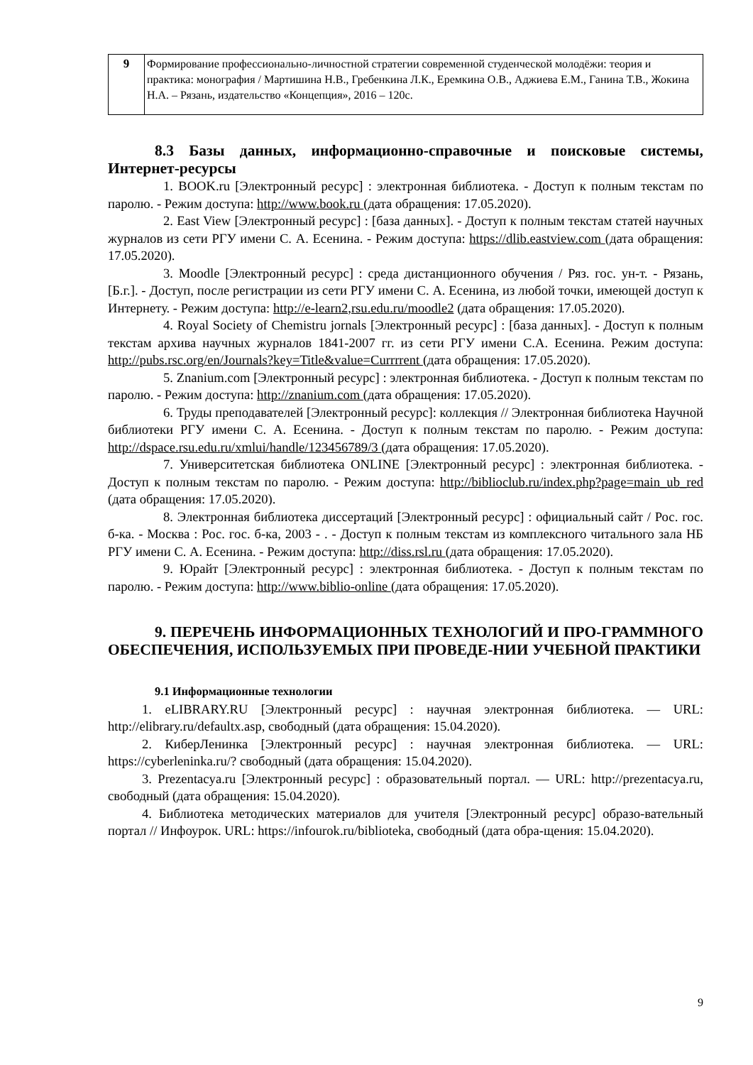| 9 | Формирование профессионально-личностной стратегии современной студенческой молодёжи: теория и практика: монография / Мартишина Н.В., Гребенкина Л.К., Еремкина О.В., Аджиева Е.М., Ганина Т.В., Жокина Н.А. – Рязань, издательство «Концепция», 2016 – 120с. |
8.3 Базы данных, информационно-справочные и поисковые системы, Интернет-ресурсы
1. BOOK.ru [Электронный ресурс] : электронная библиотека. - Доступ к полным текстам по паролю. - Режим доступа: http://www.book.ru (дата обращения: 17.05.2020).
2. East View [Электронный ресурс] : [база данных]. - Доступ к полным текстам статей научных журналов из сети РГУ имени С. А. Есенина. - Режим доступа: https://dlib.eastview.com (дата обращения: 17.05.2020).
3. Moodle [Электронный ресурс] : среда дистанционного обучения / Ряз. гос. ун-т. - Рязань, [Б.г.]. - Доступ, после регистрации из сети РГУ имени С. А. Есенина, из любой точки, имеющей доступ к Интернету. - Режим доступа: http://e-learn2,rsu.edu.ru/moodle2 (дата обращения: 17.05.2020).
4. Royal Society of Chemistru jornals [Электронный ресурс] : [база данных]. - Доступ к полным текстам архива научных журналов 1841-2007 гг. из сети РГУ имени С.А. Есенина. Режим доступа: http://pubs.rsc.org/en/Journals?key=Title&value=Currrrent (дата обращения: 17.05.2020).
5. Znanium.com [Электронный ресурс] : электронная библиотека. - Доступ к полным текстам по паролю. - Режим доступа: http://znanium.com (дата обращения: 17.05.2020).
6. Труды преподавателей [Электронный ресурс]: коллекция // Электронная библиотека Научной библиотеки РГУ имени С. А. Есенина. - Доступ к полным текстам по паролю. - Режим доступа: http://dspace.rsu.edu.ru/xmlui/handle/123456789/3 (дата обращения: 17.05.2020).
7. Университетская библиотека ONLINE [Электронный ресурс] : электронная библиотека. - Доступ к полным текстам по паролю. - Режим доступа: http://biblioclub.ru/index.php?page=main_ub_red (дата обращения: 17.05.2020).
8. Электронная библиотека диссертаций [Электронный ресурс] : официальный сайт / Рос. гос. б-ка. - Москва : Рос. гос. б-ка, 2003 - . - Доступ к полным текстам из комплексного читального зала НБ РГУ имени С. А. Есенина. - Режим доступа: http://diss.rsl.ru (дата обращения: 17.05.2020).
9. Юрайт [Электронный ресурс] : электронная библиотека. - Доступ к полным текстам по паролю. - Режим доступа: http://www.biblio-online (дата обращения: 17.05.2020).
9. ПЕРЕЧЕНЬ ИНФОРМАЦИОННЫХ ТЕХНОЛОГИЙ И ПРО-ГРАММНОГО ОБЕСПЕЧЕНИЯ, ИСПОЛЬЗУЕМЫХ ПРИ ПРОВЕДЕ-НИИ УЧЕБНОЙ ПРАКТИКИ
9.1 Информационные технологии
1. eLIBRARY.RU [Электронный ресурс] : научная электронная библиотека. — URL: http://elibrary.ru/defaultx.asp, свободный (дата обращения: 15.04.2020).
2. КиберЛенинка [Электронный ресурс] : научная электронная библиотека. — URL: https://cyberleninka.ru/? свободный (дата обращения: 15.04.2020).
3. Prezentacya.ru [Электронный ресурс] : образовательный портал. — URL: http://prezentacya.ru, свободный (дата обращения: 15.04.2020).
4. Библиотека методических материалов для учителя [Электронный ресурс] образо-вательный портал // Инфоурок. URL: https://infourok.ru/biblioteka, свободный (дата обра-щения: 15.04.2020).
9